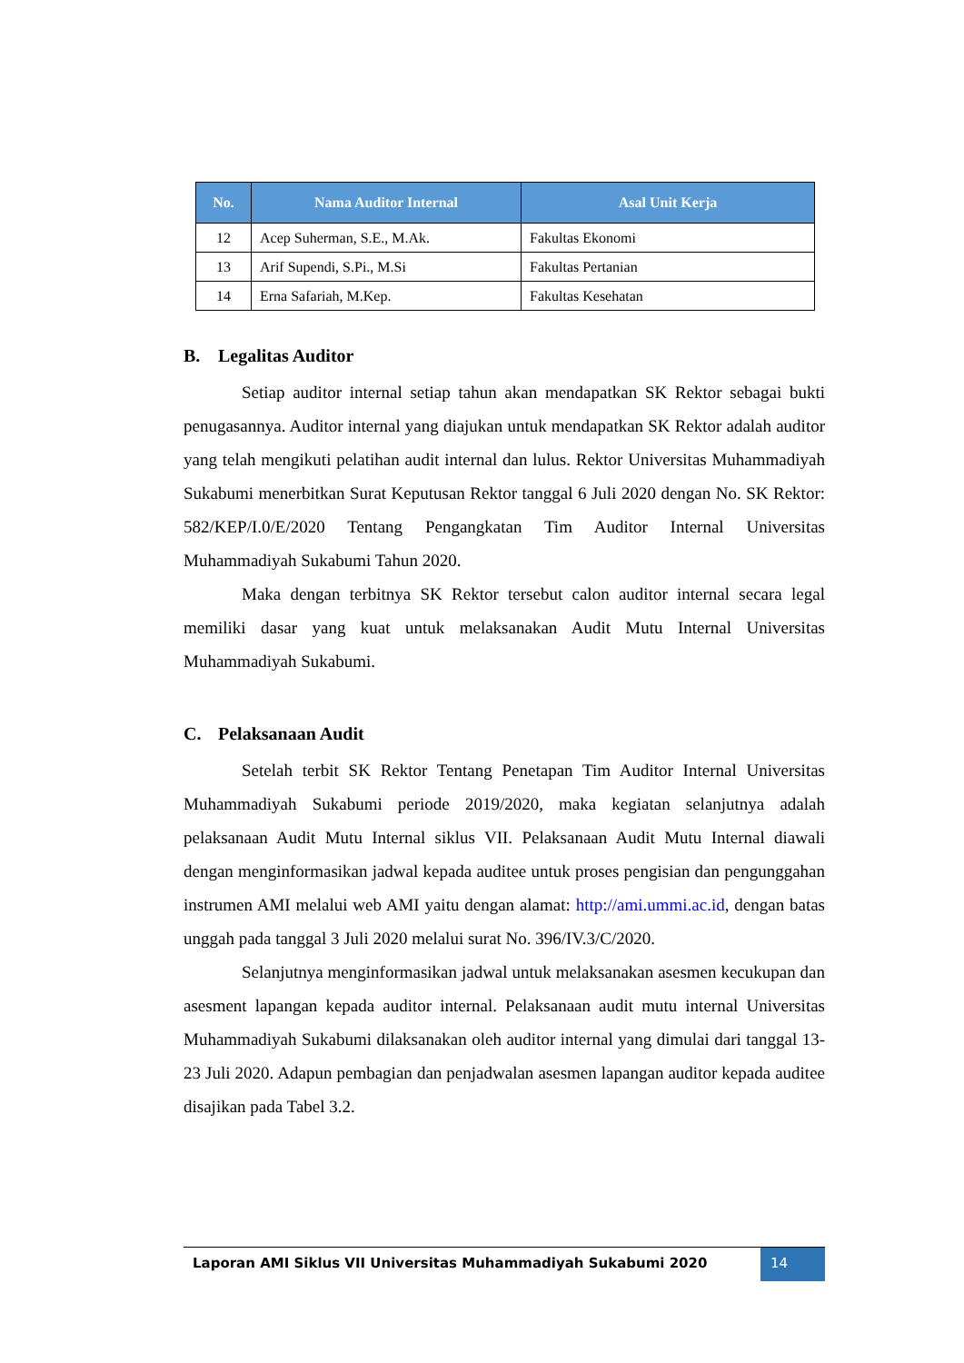| No. | Nama Auditor Internal | Asal Unit Kerja |
| --- | --- | --- |
| 12 | Acep Suherman, S.E., M.Ak. | Fakultas Ekonomi |
| 13 | Arif Supendi, S.Pi., M.Si | Fakultas Pertanian |
| 14 | Erna Safariah, M.Kep. | Fakultas Kesehatan |
B. Legalitas Auditor
Setiap auditor internal setiap tahun akan mendapatkan SK Rektor sebagai bukti penugasannya. Auditor internal yang diajukan untuk mendapatkan SK Rektor adalah auditor yang telah mengikuti pelatihan audit internal dan lulus. Rektor Universitas Muhammadiyah Sukabumi menerbitkan Surat Keputusan Rektor tanggal 6 Juli 2020 dengan No. SK Rektor: 582/KEP/I.0/E/2020 Tentang Pengangkatan Tim Auditor Internal Universitas Muhammadiyah Sukabumi Tahun 2020.
Maka dengan terbitnya SK Rektor tersebut calon auditor internal secara legal memiliki dasar yang kuat untuk melaksanakan Audit Mutu Internal Universitas Muhammadiyah Sukabumi.
C. Pelaksanaan Audit
Setelah terbit SK Rektor Tentang Penetapan Tim Auditor Internal Universitas Muhammadiyah Sukabumi periode 2019/2020, maka kegiatan selanjutnya adalah pelaksanaan Audit Mutu Internal siklus VII. Pelaksanaan Audit Mutu Internal diawali dengan menginformasikan jadwal kepada auditee untuk proses pengisian dan pengunggahan instrumen AMI melalui web AMI yaitu dengan alamat: http://ami.ummi.ac.id, dengan batas unggah pada tanggal 3 Juli 2020 melalui surat No. 396/IV.3/C/2020.
Selanjutnya menginformasikan jadwal untuk melaksanakan asesmen kecukupan dan asesment lapangan kepada auditor internal. Pelaksanaan audit mutu internal Universitas Muhammadiyah Sukabumi dilaksanakan oleh auditor internal yang dimulai dari tanggal 13-23 Juli 2020. Adapun pembagian dan penjadwalan asesmen lapangan auditor kepada auditee disajikan pada Tabel 3.2.
Laporan AMI Siklus VII Universitas Muhammadiyah Sukabumi 2020
14